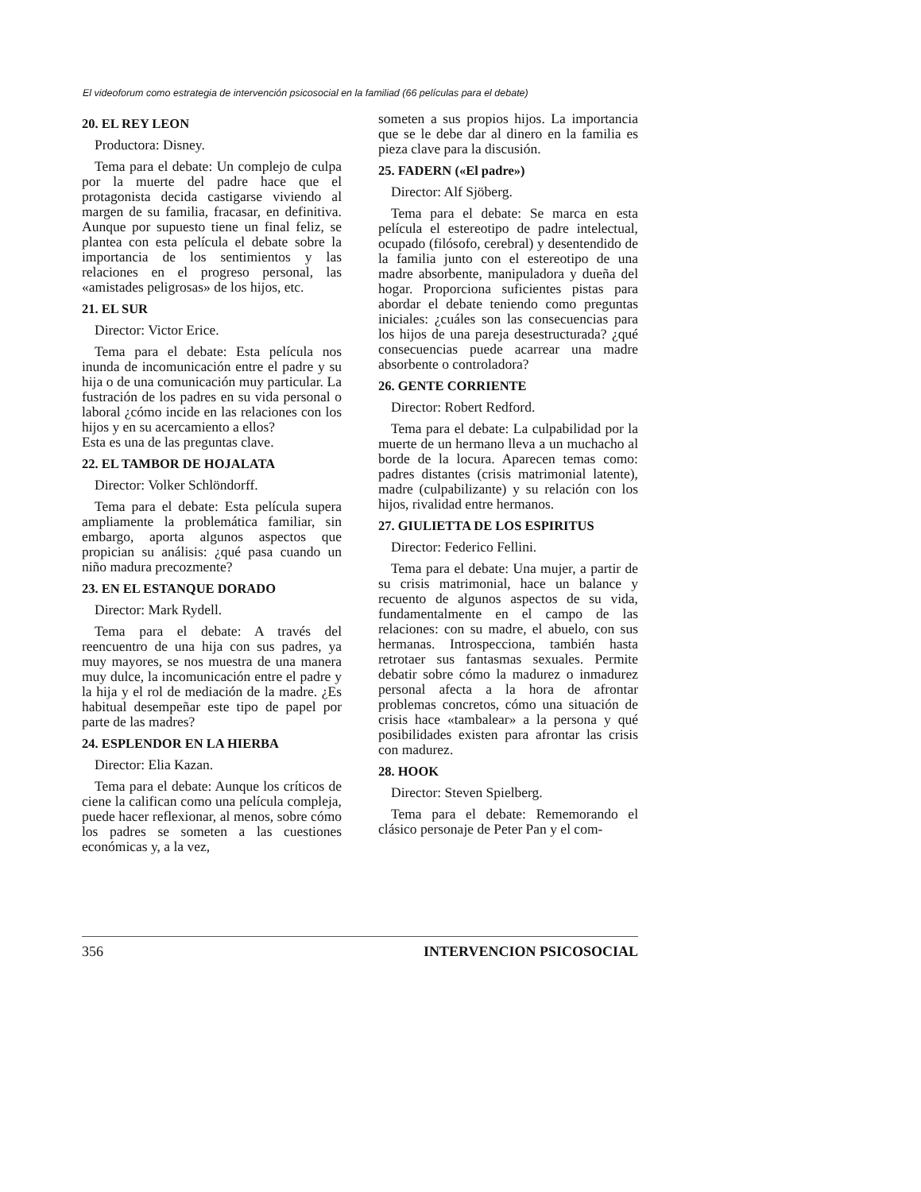El videoforum como estrategia de intervención psicosocial en la familiad (66 películas para el debate)
20. EL REY LEON
Productora: Disney.
Tema para el debate: Un complejo de culpa por la muerte del padre hace que el protagonista decida castigarse viviendo al margen de su familia, fracasar, en definitiva. Aunque por supuesto tiene un final feliz, se plantea con esta película el debate sobre la importancia de los sentimientos y las relaciones en el progreso personal, las «amistades peligrosas» de los hijos, etc.
21. EL SUR
Director: Victor Erice.
Tema para el debate: Esta película nos inunda de incomunicación entre el padre y su hija o de una comunicación muy particular. La fustración de los padres en su vida personal o laboral ¿cómo incide en las relaciones con los hijos y en su acercamiento a ellos?
Esta es una de las preguntas clave.
22. EL TAMBOR DE HOJALATA
Director: Volker Schlöndorff.
Tema para el debate: Esta película supera ampliamente la problemática familiar, sin embargo, aporta algunos aspectos que propician su análisis: ¿qué pasa cuando un niño madura precozmente?
23. EN EL ESTANQUE DORADO
Director: Mark Rydell.
Tema para el debate: A través del reencuentro de una hija con sus padres, ya muy mayores, se nos muestra de una manera muy dulce, la incomunicación entre el padre y la hija y el rol de mediación de la madre. ¿Es habitual desempeñar este tipo de papel por parte de las madres?
24. ESPLENDOR EN LA HIERBA
Director: Elia Kazan.
Tema para el debate: Aunque los críticos de ciene la califican como una película compleja, puede hacer reflexionar, al menos, sobre cómo los padres se someten a las cuestiones económicas y, a la vez,
someten a sus propios hijos. La importancia que se le debe dar al dinero en la familia es pieza clave para la discusión.
25. FADERN («El padre»)
Director: Alf Sjöberg.
Tema para el debate: Se marca en esta película el estereotipo de padre intelectual, ocupado (filósofo, cerebral) y desentendido de la familia junto con el estereotipo de una madre absorbente, manipuladora y dueña del hogar. Proporciona suficientes pistas para abordar el debate teniendo como preguntas iniciales: ¿cuáles son las consecuencias para los hijos de una pareja desestructurada? ¿qué consecuencias puede acarrear una madre absorbente o controladora?
26. GENTE CORRIENTE
Director: Robert Redford.
Tema para el debate: La culpabilidad por la muerte de un hermano lleva a un muchacho al borde de la locura. Aparecen temas como: padres distantes (crisis matrimonial latente), madre (culpabilizante) y su relación con los hijos, rivalidad entre hermanos.
27. GIULIETTA DE LOS ESPIRITUS
Director: Federico Fellini.
Tema para el debate: Una mujer, a partir de su crisis matrimonial, hace un balance y recuento de algunos aspectos de su vida, fundamentalmente en el campo de las relaciones: con su madre, el abuelo, con sus hermanas. Introspecciona, también hasta retrotaer sus fantasmas sexuales. Permite debatir sobre cómo la madurez o inmadurez personal afecta a la hora de afrontar problemas concretos, cómo una situación de crisis hace «tambalear» a la persona y qué posibilidades existen para afrontar las crisis con madurez.
28. HOOK
Director: Steven Spielberg.
Tema para el debate: Rememorando el clásico personaje de Peter Pan y el com-
356 INTERVENCION PSICOSOCIAL